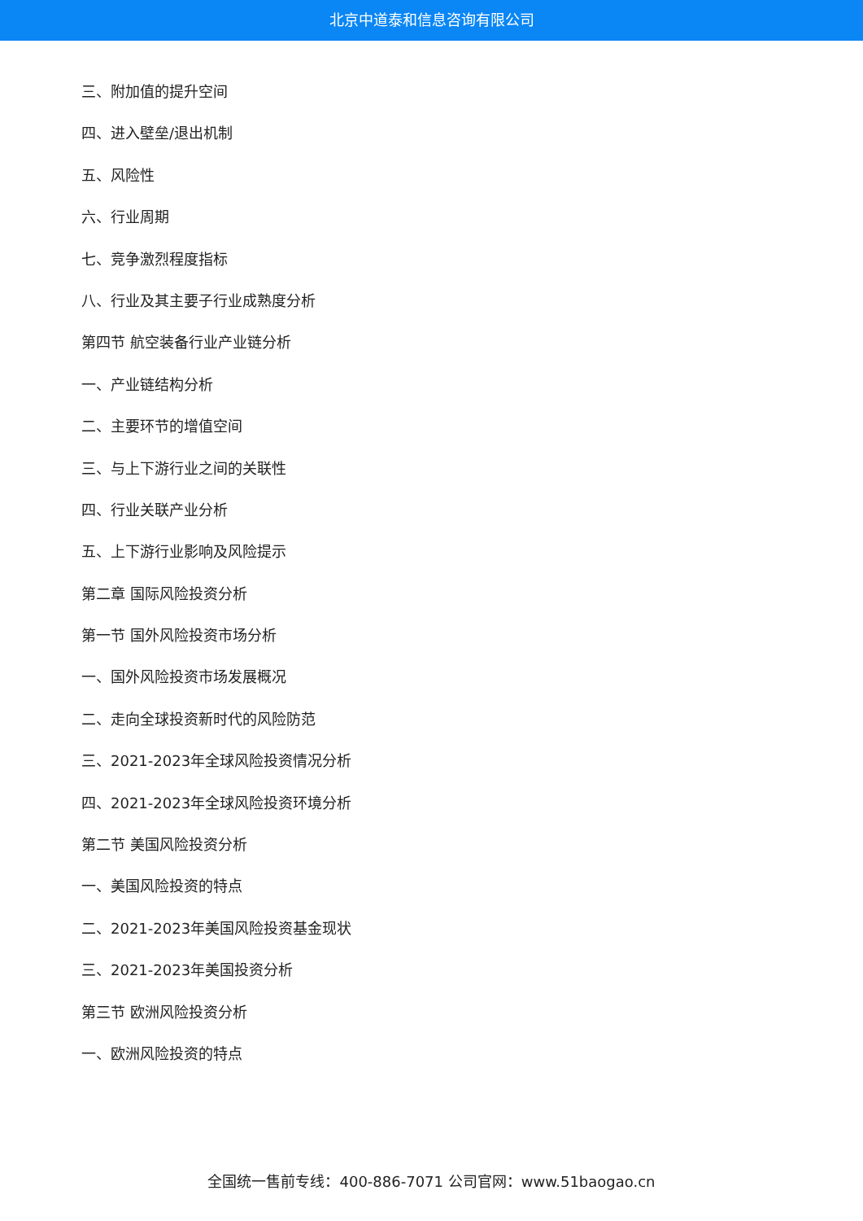北京中道泰和信息咨询有限公司
三、附加值的提升空间
四、进入壁垒/退出机制
五、风险性
六、行业周期
七、竞争激烈程度指标
八、行业及其主要子行业成熟度分析
第四节 航空装备行业产业链分析
一、产业链结构分析
二、主要环节的增值空间
三、与上下游行业之间的关联性
四、行业关联产业分析
五、上下游行业影响及风险提示
第二章 国际风险投资分析
第一节 国外风险投资市场分析
一、国外风险投资市场发展概况
二、走向全球投资新时代的风险防范
三、2021-2023年全球风险投资情况分析
四、2021-2023年全球风险投资环境分析
第二节 美国风险投资分析
一、美国风险投资的特点
二、2021-2023年美国风险投资基金现状
三、2021-2023年美国投资分析
第三节 欧洲风险投资分析
一、欧洲风险投资的特点
全国统一售前专线：400-886-7071 公司官网：www.51baogao.cn